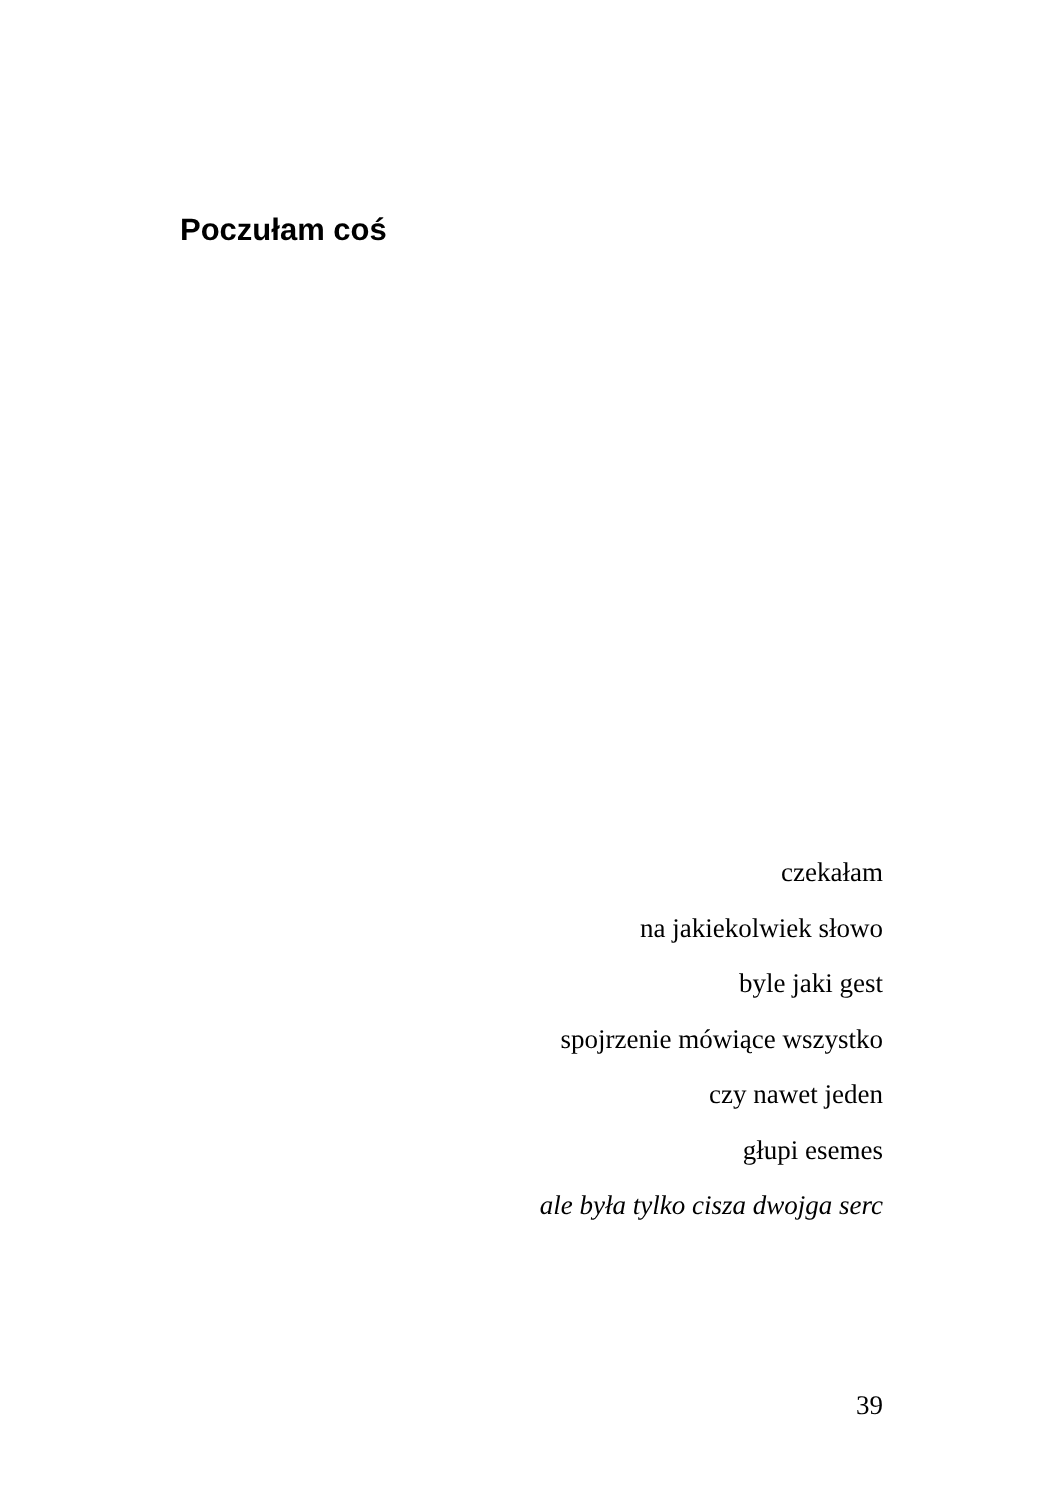Poczułam coś
czekałam
na jakiekolwiek słowo
byle jaki gest
spojrzenie mówiące wszystko
czy nawet jeden
głupi esemes
ale była tylko cisza dwojga serc
39